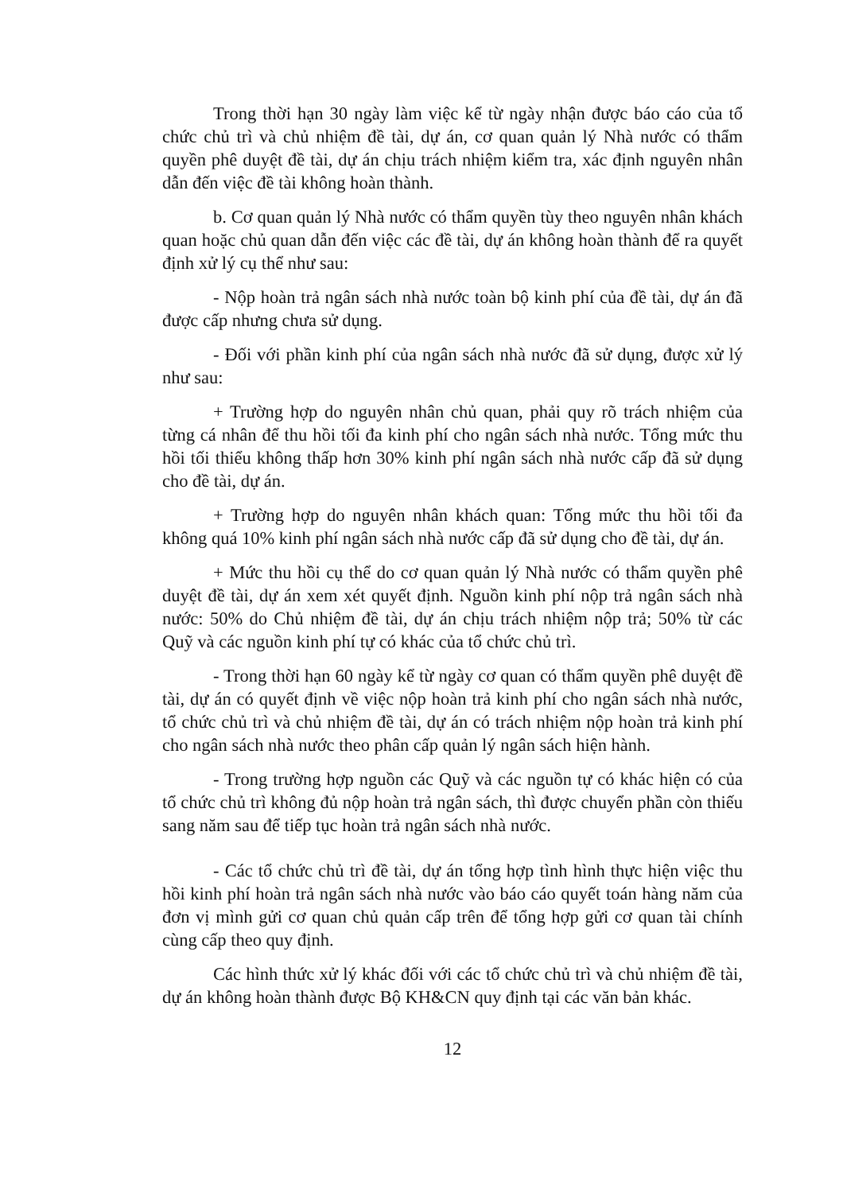Trong thời hạn 30 ngày làm việc kể từ ngày nhận được báo cáo của tổ chức chủ trì và chủ nhiệm đề tài, dự án, cơ quan quản lý Nhà nước có thẩm quyền phê duyệt đề tài, dự án chịu trách nhiệm kiểm tra, xác định nguyên nhân dẫn đến việc đề tài không hoàn thành.
b. Cơ quan quản lý Nhà nước có thẩm quyền tùy theo nguyên nhân khách quan hoặc chủ quan dẫn đến việc các đề tài, dự án không hoàn thành để ra quyết định xử lý cụ thể như sau:
- Nộp hoàn trả ngân sách nhà nước toàn bộ kinh phí của đề tài, dự án đã được cấp nhưng chưa sử dụng.
- Đối với phần kinh phí của ngân sách nhà nước đã sử dụng, được xử lý như sau:
+ Trường hợp do nguyên nhân chủ quan, phải quy rõ trách nhiệm của từng cá nhân để thu hồi tối đa kinh phí cho ngân sách nhà nước. Tổng mức thu hồi tối thiểu không thấp hơn 30% kinh phí ngân sách nhà nước cấp đã sử dụng cho đề tài, dự án.
+ Trường hợp do nguyên nhân khách quan: Tổng mức thu hồi tối đa không quá 10% kinh phí ngân sách nhà nước cấp đã sử dụng cho đề tài, dự án.
+ Mức thu hồi cụ thể do cơ quan quản lý Nhà nước có thẩm quyền phê duyệt đề tài, dự án xem xét quyết định. Nguồn kinh phí nộp trả ngân sách nhà nước: 50% do Chủ nhiệm đề tài, dự án chịu trách nhiệm nộp trả; 50% từ các Quỹ và các nguồn kinh phí tự có khác của tổ chức chủ trì.
- Trong thời hạn 60 ngày kể từ ngày cơ quan có thẩm quyền phê duyệt đề tài, dự án có quyết định về việc nộp hoàn trả kinh phí cho ngân sách nhà nước, tổ chức chủ trì và chủ nhiệm đề tài, dự án có trách nhiệm nộp hoàn trả kinh phí cho ngân sách nhà nước theo phân cấp quản lý ngân sách hiện hành.
- Trong trường hợp nguồn các Quỹ và các nguồn tự có khác hiện có của tổ chức chủ trì không đủ nộp hoàn trả ngân sách, thì được chuyển phần còn thiếu sang năm sau để tiếp tục hoàn trả ngân sách nhà nước.
- Các tổ chức chủ trì đề tài, dự án tổng hợp tình hình thực hiện việc thu hồi kinh phí hoàn trả ngân sách nhà nước vào báo cáo quyết toán hàng năm của đơn vị mình gửi cơ quan chủ quản cấp trên để tổng hợp gửi cơ quan tài chính cùng cấp theo quy định.
Các hình thức xử lý khác đối với các tổ chức chủ trì và chủ nhiệm đề tài, dự án không hoàn thành được Bộ KH&CN quy định tại các văn bản khác.
12